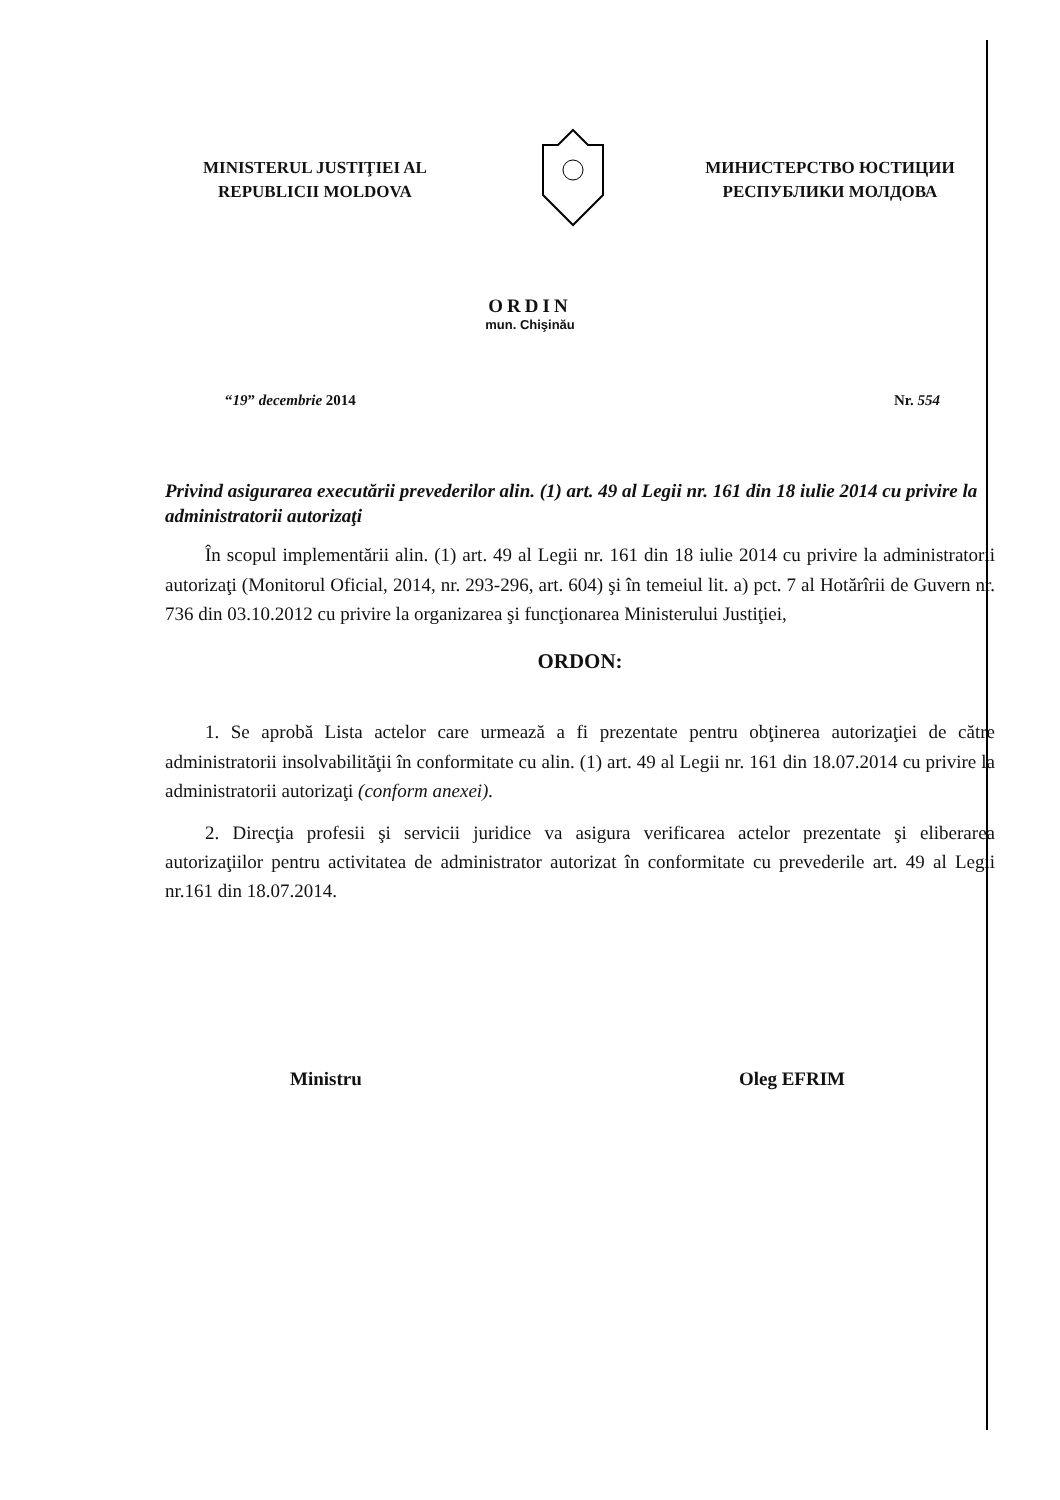MINISTERUL JUSTIŢIEI AL
REPUBLICII MOLDOVA
МИНИСТЕРСТВО ЮСТИЦИИ
РЕСПУБЛИКИ МОЛДОВА
ORDIN
mun. Chişinău
“19” decembrie 2014 Nr. 554
Privind asigurarea executării prevederilor alin. (1) art. 49 al Legii nr. 161 din 18 iulie 2014 cu privire la administratorii autorizaţi
În scopul implementării alin. (1) art. 49 al Legii nr. 161 din 18 iulie 2014 cu privire la administratorii autorizaţi (Monitorul Oficial, 2014, nr. 293-296, art. 604) şi în temeiul lit. a) pct. 7 al Hotărîrii de Guvern nr. 736 din 03.10.2012 cu privire la organizarea şi funcţionarea Ministerului Justiţiei,
ORDON:
1. Se aprobă Lista actelor care urmează a fi prezentate pentru obţinerea autorizaţiei de către administratorii insolvabilităţii în conformitate cu alin. (1) art. 49 al Legii nr. 161 din 18.07.2014 cu privire la administratorii autorizaţi (conform anexei).
2. Direcţia profesii şi servicii juridice va asigura verificarea actelor prezentate şi eliberarea autorizaţiilor pentru activitatea de administrator autorizat în conformitate cu prevederile art. 49 al Legii nr.161 din 18.07.2014.
Ministru Oleg EFRIM